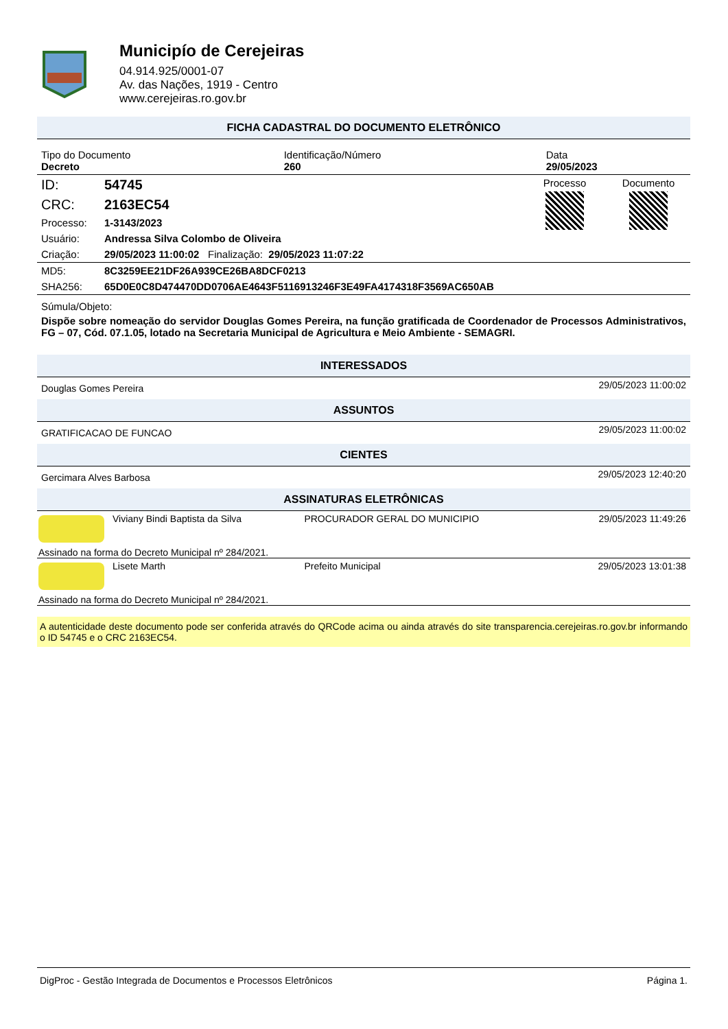Municipío de Cerejeiras
04.914.925/0001-07
Av. das Nações, 1919 - Centro
www.cerejeiras.ro.gov.br
FICHA CADASTRAL DO DOCUMENTO ELETRÔNICO
| Tipo do Documento Decreto | Identificação/Número 260 | Data 29/05/2023 |
| ID: | 54745 | Processo | Documento |
| CRC: | 2163EC54 | | |
| Processo: | 1-3143/2023 | | |
| Usuário: | Andressa Silva Colombo de Oliveira | | |
| Criação: | 29/05/2023 11:00:02 Finalização: 29/05/2023 11:07:22 | | |
| MD5: | 8C3259EE21DF26A939CE26BA8DCF0213 |
| SHA256: | 65D0E0C8D474470DD0706AE4643F5116913246F3E49FA4174318F3569AC650AB |
Súmula/Objeto:
Dispõe sobre nomeação do servidor Douglas Gomes Pereira, na função gratificada de Coordenador de Processos Administrativos, FG – 07, Cód. 07.1.05, lotado na Secretaria Municipal de Agricultura e Meio Ambiente - SEMAGRI.
INTERESSADOS
| Douglas Gomes Pereira | 29/05/2023 11:00:02 |
ASSUNTOS
| GRATIFICACAO DE FUNCAO | 29/05/2023 11:00:02 |
CIENTES
| Gercimara Alves Barbosa | 29/05/2023 12:40:20 |
ASSINATURAS ELETRÔNICAS
| | Viviany Bindi Baptista da Silva | PROCURADOR GERAL DO MUNICIPIO | 29/05/2023 11:49:26 |
| Assinado na forma do Decreto Municipal nº 284/2021. | | | |
| | Lisete Marth | Prefeito Municipal | 29/05/2023 13:01:38 |
| Assinado na forma do Decreto Municipal nº 284/2021. | | | |
A autenticidade deste documento pode ser conferida através do QRCode acima ou ainda através do site transparencia.cerejeiras.ro.gov.br informando o ID 54745 e o CRC 2163EC54.
DigProc - Gestão Integrada de Documentos e Processos Eletrônicos Página 1.